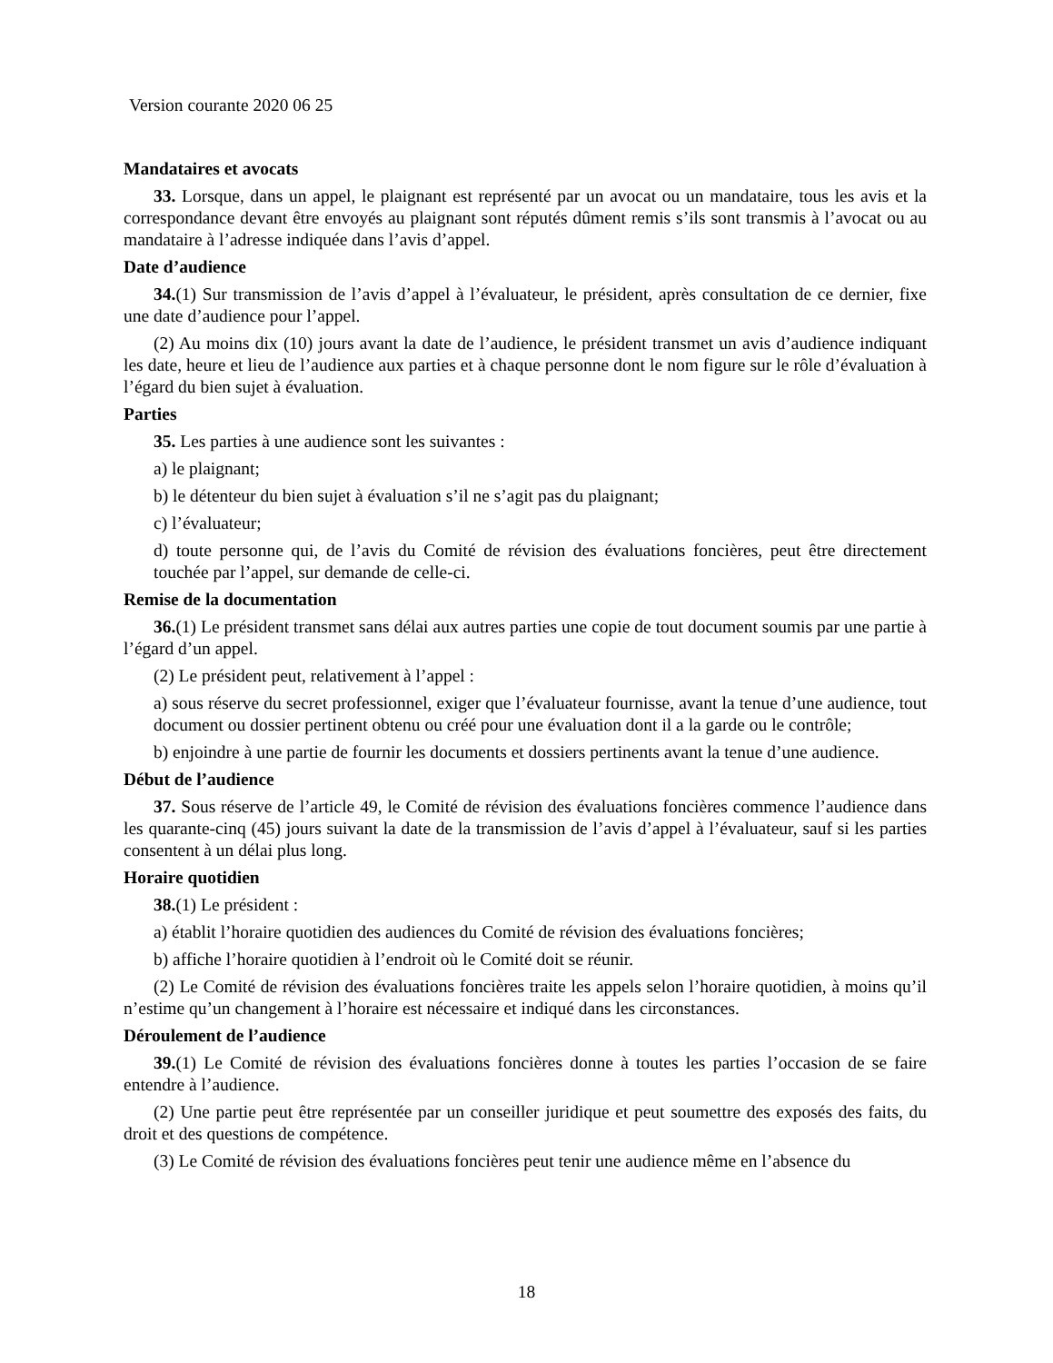Version courante 2020 06 25
Mandataires et avocats
33. Lorsque, dans un appel, le plaignant est représenté par un avocat ou un mandataire, tous les avis et la correspondance devant être envoyés au plaignant sont réputés dûment remis s’ils sont transmis à l’avocat ou au mandataire à l’adresse indiquée dans l’avis d’appel.
Date d’audience
34.(1) Sur transmission de l’avis d’appel à l’évaluateur, le président, après consultation de ce dernier, fixe une date d’audience pour l’appel.
(2) Au moins dix (10) jours avant la date de l’audience, le président transmet un avis d’audience indiquant les date, heure et lieu de l’audience aux parties et à chaque personne dont le nom figure sur le rôle d’évaluation à l’égard du bien sujet à évaluation.
Parties
35. Les parties à une audience sont les suivantes :
a) le plaignant;
b) le détenteur du bien sujet à évaluation s’il ne s’agit pas du plaignant;
c) l’évaluateur;
d) toute personne qui, de l’avis du Comité de révision des évaluations foncières, peut être directement touchée par l’appel, sur demande de celle-ci.
Remise de la documentation
36.(1) Le président transmet sans délai aux autres parties une copie de tout document soumis par une partie à l’égard d’un appel.
(2) Le président peut, relativement à l’appel :
a) sous réserve du secret professionnel, exiger que l’évaluateur fournisse, avant la tenue d’une audience, tout document ou dossier pertinent obtenu ou créé pour une évaluation dont il a la garde ou le contrôle;
b) enjoindre à une partie de fournir les documents et dossiers pertinents avant la tenue d’une audience.
Début de l’audience
37. Sous réserve de l’article 49, le Comité de révision des évaluations foncières commence l’audience dans les quarante-cinq (45) jours suivant la date de la transmission de l’avis d’appel à l’évaluateur, sauf si les parties consentent à un délai plus long.
Horaire quotidien
38.(1) Le président :
a) établit l’horaire quotidien des audiences du Comité de révision des évaluations foncières;
b) affiche l’horaire quotidien à l’endroit où le Comité doit se réunir.
(2) Le Comité de révision des évaluations foncières traite les appels selon l’horaire quotidien, à moins qu’il n’estime qu’un changement à l’horaire est nécessaire et indiqué dans les circonstances.
Déroulement de l’audience
39.(1) Le Comité de révision des évaluations foncières donne à toutes les parties l’occasion de se faire entendre à l’audience.
(2) Une partie peut être représentée par un conseiller juridique et peut soumettre des exposés des faits, du droit et des questions de compétence.
(3) Le Comité de révision des évaluations foncières peut tenir une audience même en l’absence du
18